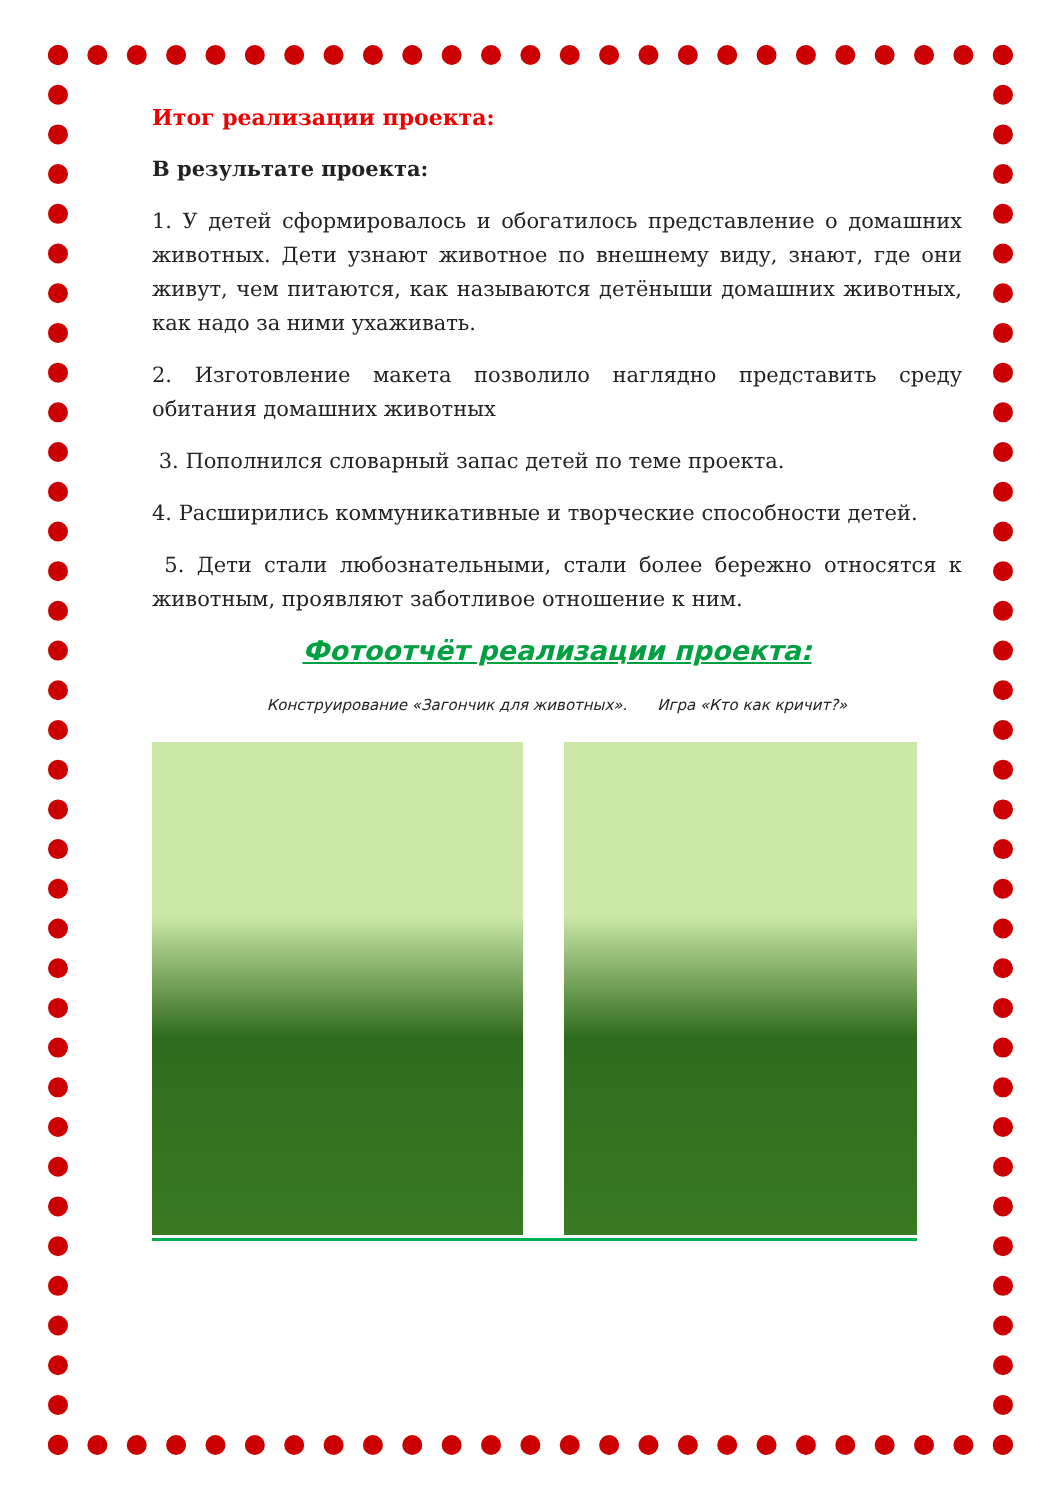Итог реализации проекта:
В результате проекта:
1. У детей сформировалось и обогатилось представление о домашних животных. Дети узнают животное по внешнему виду, знают, где они живут, чем питаются, как называются детёныши домашних животных, как надо за ними ухаживать.
2. Изготовление макета позволило наглядно представить среду обитания домашних животных
3. Пополнился словарный запас детей по теме проекта.
4. Расширились коммуникативные и творческие способности детей.
5. Дети стали любознательными, стали более бережно относятся к животным, проявляют заботливое отношение к ним.
Фотоотчёт реализации проекта:
Конструирование «Загончик для животных». Игра «Кто как кричит?»